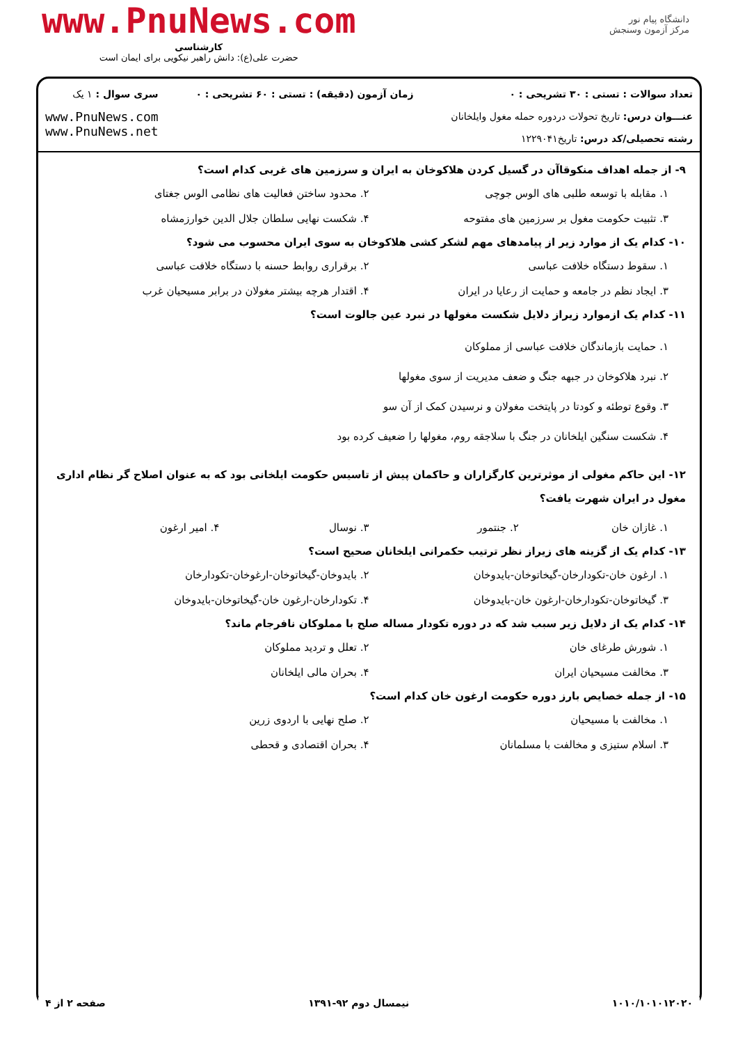دانشگاه پیام نور
مرکز آزمون وسنجش
www.PnuNews.com
کارشناسی
حضرت علی(ع): دانش راهبر نیکویی برای ایمان است
تعداد سوالات : تستی : ۳۰ تشریحی : ۰
عنـــوان درس: تاریخ تحولات دردوره حمله مغول وایلخانان
رشته تحصیلی/کد درس: تاریخ۱۲۲۹۰۴۱
زمان آزمون (دقیقه) : تستی : ۶۰ تشریحی : ۰
سری سوال : ۱ یک
www.PnuNews.com
www.PnuNews.net
۹- از جمله اهداف منکوقاآن در گسیل کردن هلاکوخان به ایران و سرزمین های غربی کدام است؟
۱. مقابله با توسعه طلبی های الوس جوچی
۲. محدود ساختن فعالیت های نظامی الوس جغتای
۳. تثبیت حکومت مغول بر سرزمین های مفتوحه
۴. شکست نهایی سلطان جلال الدین خوارزمشاه
۱۰- کدام یک از موارد زیر از پیامدهای مهم لشکر کشی هلاکوخان به سوی ایران محسوب می شود؟
۱. سقوط دستگاه خلافت عباسی
۲. برقراری روابط حسنه با دستگاه خلافت عباسی
۳. ایجاد نظم در جامعه و حمایت از رعایا در ایران
۴. اقتدار هرچه بیشتر مغولان در برابر مسیحیان غرب
۱۱- کدام یک ازموارد زیراز دلایل شکست مغولها در نبرد عین جالوت است؟
۱. حمایت بازماندگان خلافت عباسی از مملوکان
۲. نبرد هلاکوخان در جبهه جنگ و ضعف مدیریت از سوی مغولها
۳. وقوع توطئه و کودتا در پایتخت مغولان و نرسیدن کمک از آن سو
۴. شکست سنگین ایلخانان در جنگ با سلاجقه روم، مغولها را ضعیف کرده بود
۱۲- این حاکم مغولی از موثرترین کارگزاران و حاکمان پیش از تاسیس حکومت ایلخانی بود که به عنوان اصلاح گر نظام اداری مغول در ایران شهرت یافت؟
۱. غازان خان
۲. جنتمور
۳. نوسال
۴. امیر ارغون
۱۳- کدام یک از گزینه های زیراز نظر ترتیب حکمرانی ایلخانان صحیح است؟
۱. ارغون خان-تکودارخان-گیخاتوخان-بایدوخان
۲. بایدوخان-گیخاتوخان-ارغوخان-تکودارخان
۳. گیخاتوخان-تکودارخان-ارغون خان-بایدوخان
۴. تکودارخان-ارغون خان-گیخاتوخان-بایدوخان
۱۴- کدام یک از دلایل زیر سبب شد که در دوره تکودار مساله صلح با مملوکان نافرجام ماند؟
۱. شورش طرغای خان
۲. تعلل و تردید مملوکان
۳. مخالفت مسیحیان ایران
۴. بحران مالی ایلخانان
۱۵- از جمله خصایص بارز دوره حکومت ارغون خان کدام است؟
۱. مخالفت با مسیحیان
۲. صلح نهایی با اردوی زرین
۳. اسلام ستیزی و مخالفت با مسلمانان
۴. بحران اقتصادی و قحطی
۱۰۱۰/۱۰۱۰۱۲۰۲۰ نیمسال دوم ۹۲-۱۳۹۱ صفحه ۲ از ۴